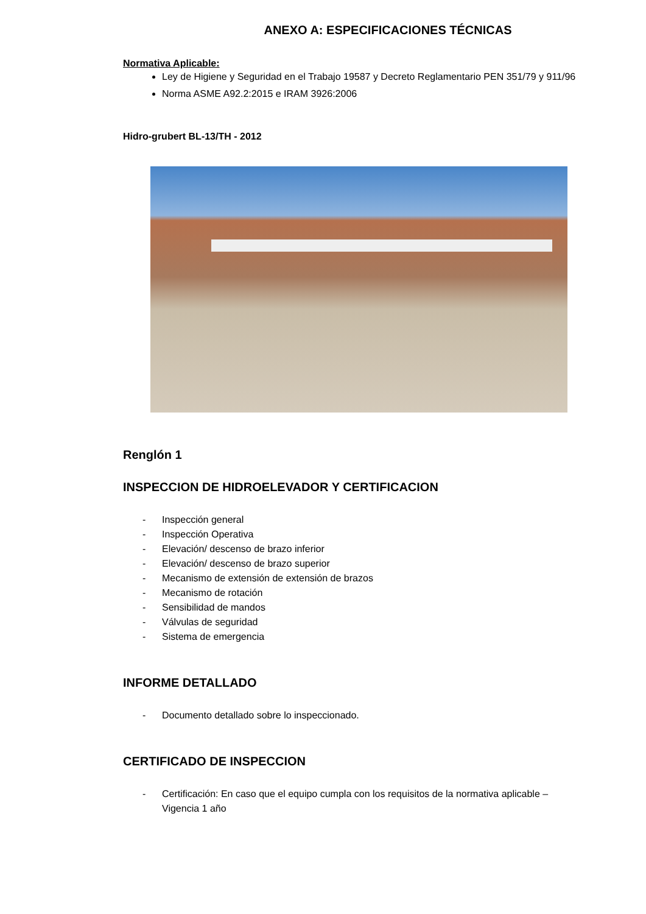ANEXO A: ESPECIFICACIONES TÉCNICAS
Normativa Aplicable:
Ley de Higiene y Seguridad en el Trabajo 19587 y Decreto Reglamentario PEN 351/79 y 911/96
Norma ASME A92.2:2015 e IRAM 3926:2006
Hidro-grubert BL-13/TH - 2012
Renglón 1
INSPECCION DE HIDROELEVADOR Y CERTIFICACION
- Inspección general
- Inspección Operativa
- Elevación/ descenso de brazo inferior
- Elevación/ descenso de brazo superior
- Mecanismo de extensión de extensión de brazos
- Mecanismo de rotación
- Sensibilidad de mandos
- Válvulas de seguridad
- Sistema de emergencia
INFORME DETALLADO
- Documento detallado sobre lo inspeccionado.
CERTIFICADO DE INSPECCION
- Certificación: En caso que el equipo cumpla con los requisitos de la normativa aplicable –
Vigencia 1 año